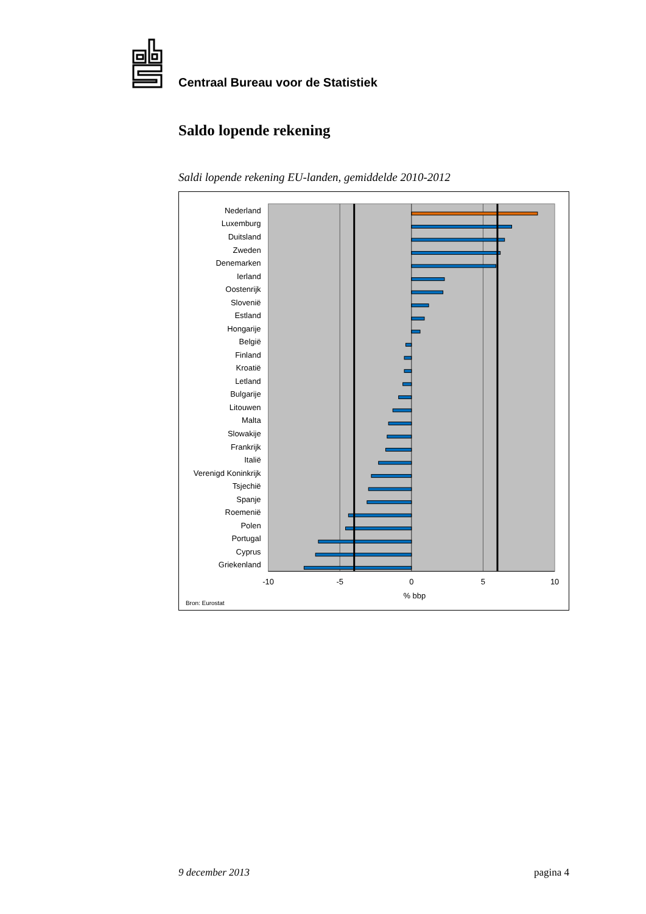Centraal Bureau voor de Statistiek
Saldo lopende rekening
Saldi lopende rekening EU-landen, gemiddelde 2010-2012
Nederland
Luxemburg
Duitsland
Zweden
Denemarken
Ierland
Oostenrijk
Slovenië
Estland
Hongarije
België
Finland
Kroatië
Letland
Bulgarije
Litouwen
Malta
Slowakije
Frankrijk
Italië
Verenigd Koninkrijk
Tsjechië
Spanje
Roemenië
Polen
Portugal
Cyprus
Griekenland
-10
-5
0
5
10
% bbp
Bron: Eurostat
9 december 2013 pagina 4